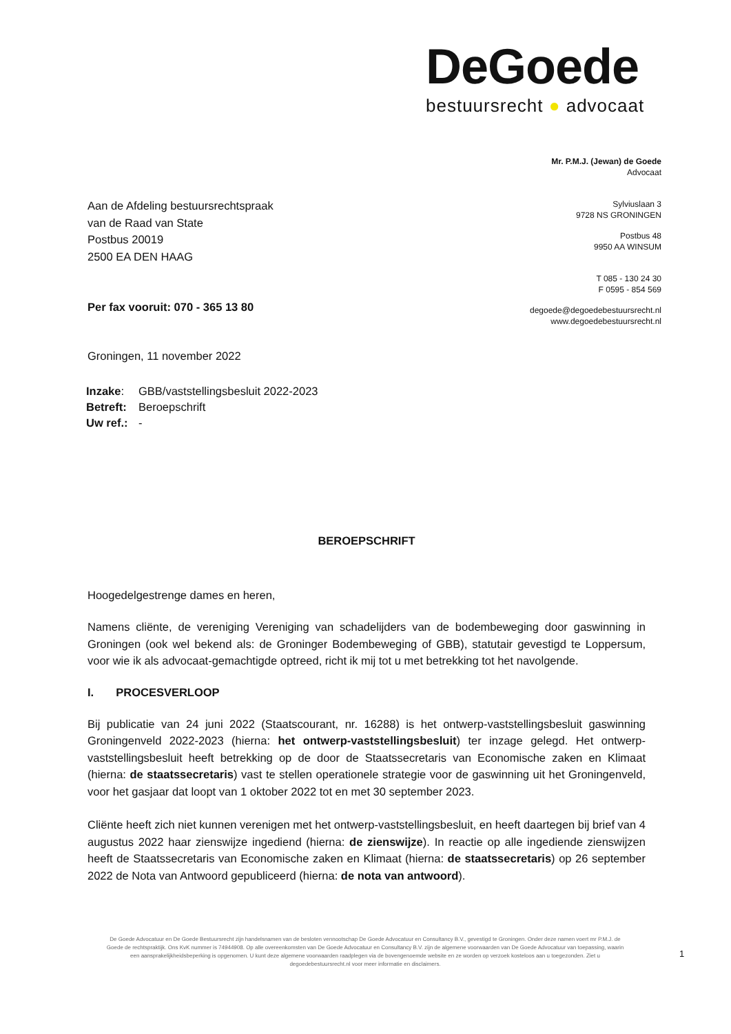DeGoede
bestuursrecht ● advocaat
Mr. P.M.J. (Jewan) de Goede
Advocaat
Sylviuslaan 3
9728 NS GRONINGEN
Postbus 48
9950 AA WINSUM
T 085 - 130 24 30
F 0595 - 854 569
degoede@degoedebestuursrecht.nl
www.degoedebestuursrecht.nl
Aan de Afdeling bestuursrechtspraak
van de Raad van State
Postbus 20019
2500 EA DEN HAAG
Per fax vooruit: 070 - 365 13 80
Groningen, 11 november 2022
| Inzake : | GBB/vaststellingsbesluit 2022-2023 |
| Betreft: | Beroepschrift |
| Uw ref.: | - |
BEROEPSCHRIFT
Hoogedelgestrenge dames en heren,
Namens cliënte, de vereniging Vereniging van schadelijders van de bodembeweging door gaswinning in Groningen (ook wel bekend als: de Groninger Bodembeweging of GBB), statutair gevestigd te Loppersum, voor wie ik als advocaat-gemachtigde optreed, richt ik mij tot u met betrekking tot het navolgende.
I. PROCESVERLOOP
Bij publicatie van 24 juni 2022 (Staatscourant, nr. 16288) is het ontwerp-vaststellingsbesluit gaswinning Groningenveld 2022-2023 (hierna: het ontwerp-vaststellingsbesluit) ter inzage gelegd. Het ontwerp-vaststellingsbesluit heeft betrekking op de door de Staatssecretaris van Economische zaken en Klimaat (hierna: de staatssecretaris) vast te stellen operationele strategie voor de gaswinning uit het Groningenveld, voor het gasjaar dat loopt van 1 oktober 2022 tot en met 30 september 2023.
Cliënte heeft zich niet kunnen verenigen met het ontwerp-vaststellingsbesluit, en heeft daartegen bij brief van 4 augustus 2022 haar zienswijze ingediend (hierna: de zienswijze). In reactie op alle ingediende zienswijzen heeft de Staatssecretaris van Economische zaken en Klimaat (hierna: de staatssecretaris) op 26 september 2022 de Nota van Antwoord gepubliceerd (hierna: de nota van antwoord).
De Goede Advocatuur en De Goede Bestuursrecht zijn handelsnamen van de besloten vennootschap De Goede Advocatuur en Consultancy B.V., gevestigd te Groningen. Onder deze namen voert mr P.M.J. de Goede de rechtspraktijk. Ons KvK nummer is 74944908. Op alle overeenkomsten van De Goede Advocatuur en Consultancy B.V. zijn de algemene voorwaarden van De Goede Advocatuur van toepassing, waarin een aansprakelijkheidsbeperking is opgenomen. U kunt deze algemene voorwaarden raadplegen via de bovengenoemde website en ze worden op verzoek kosteloos aan u toegezonden. Ziet u degoedebestuursrecht.nl voor meer informatie en disclaimers.
1